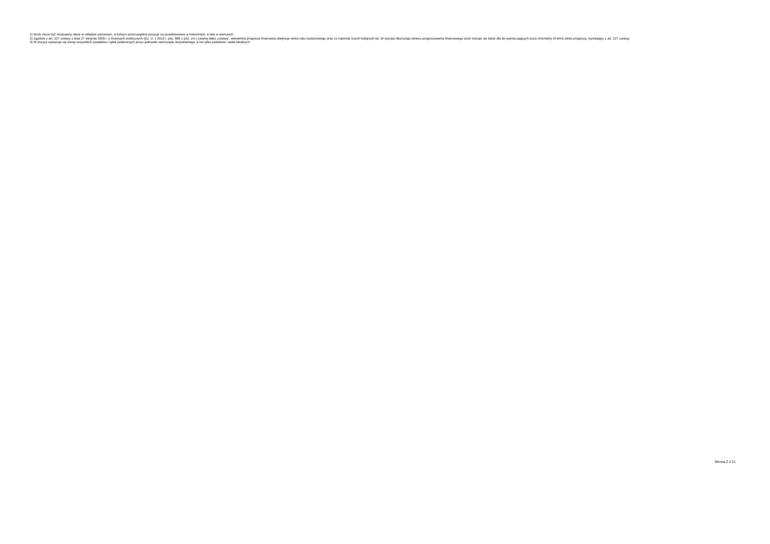1) Wzór może być stosowany także w układzie pionowym, w którym poszczególne pozycje są przedstawione w kolumnach, a lata w wierszach.
2) Zgodnie z art. 227 ustawy z dnia 27 sierpnia 2009 r. o finansach publicznych (Dz. U. z 2013 r. poz. 885 z póź. zm.) zwanej dalej „ustawą”, wieloletnia prognoza finansowa obejmuje okres roku budżetowego oraz co najmniej trzech kolejnych lat. W sytuacji dłuższego okresu prognozowania finansowego wzór stosuje się także dla lat wykraczających poza minimalny (4 letni) okres prognozy, wynikający z art. 227 ustawy.
3) W pozycji wykazuje się kwoty wszystkich podatków i opłat pobieranych przez jednostki samorządu terytorialnego, a nie tylko podatków i opłat lokalnych.
Strona 2 z 11